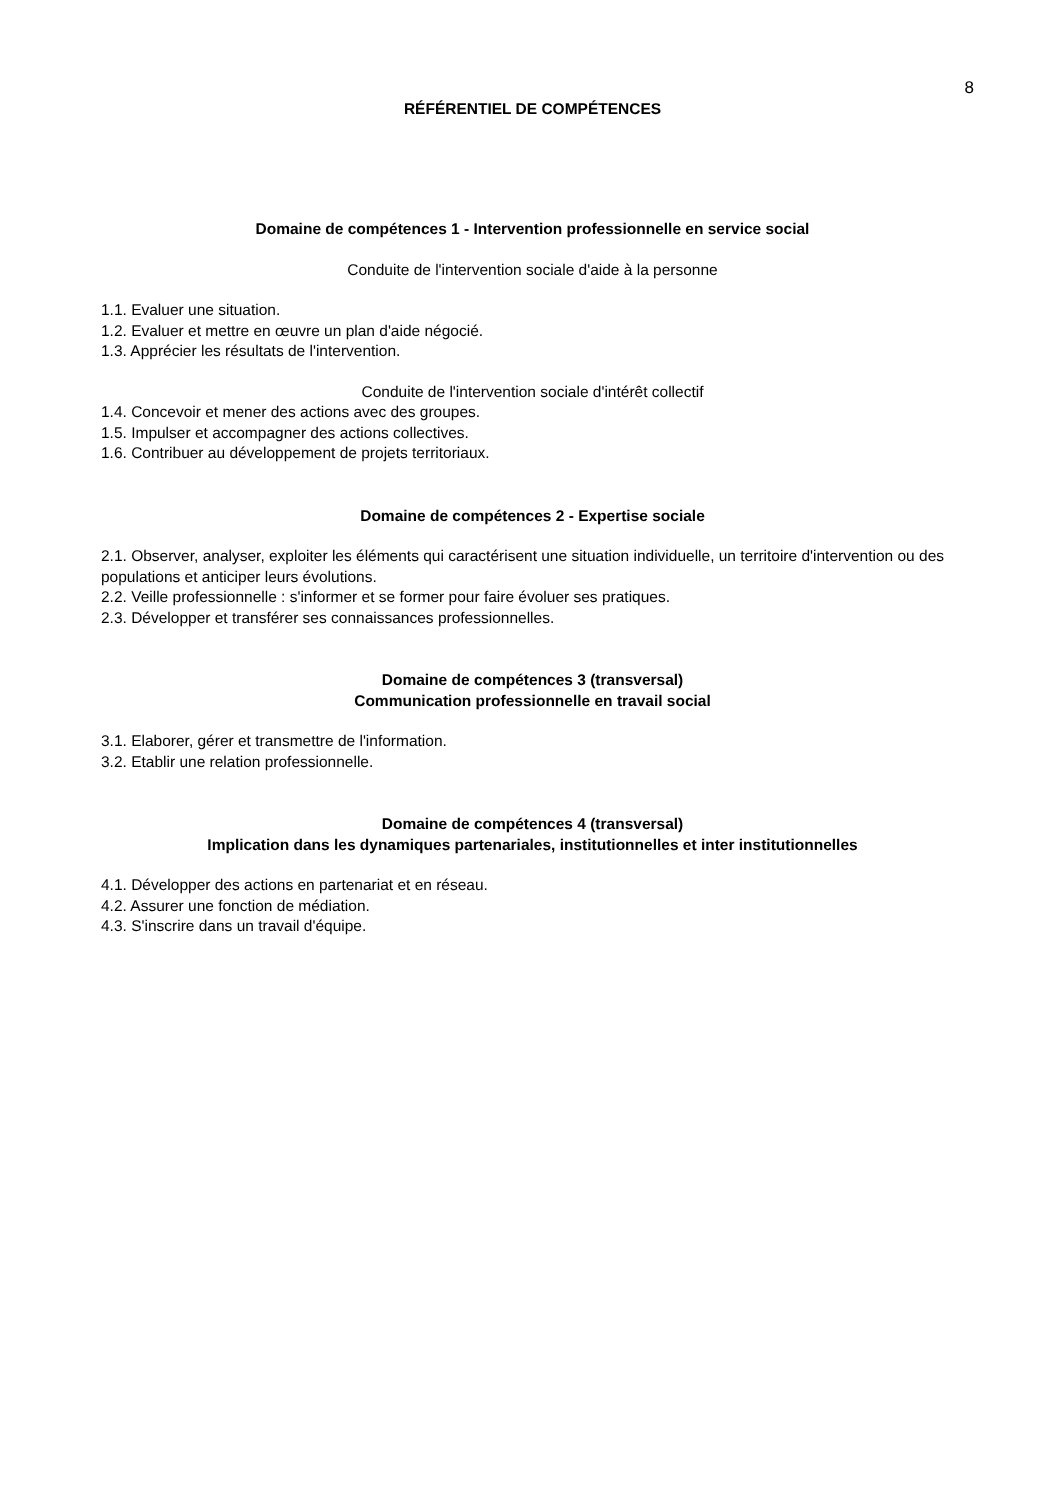8
RÉFÉRENTIEL DE COMPÉTENCES
Domaine de compétences 1 - Intervention professionnelle en service social
Conduite de l'intervention sociale d'aide à la personne
1.1. Evaluer une situation.
1.2. Evaluer et mettre en œuvre un plan d'aide négocié.
1.3. Apprécier les résultats de l'intervention.
Conduite de l'intervention sociale d'intérêt collectif
1.4. Concevoir et mener des actions avec des groupes.
1.5. Impulser et accompagner des actions collectives.
1.6. Contribuer au développement de projets territoriaux.
Domaine de compétences 2 - Expertise sociale
2.1. Observer, analyser, exploiter les éléments qui caractérisent une situation individuelle, un territoire d'intervention ou des populations et anticiper leurs évolutions.
2.2. Veille professionnelle : s'informer et se former pour faire évoluer ses pratiques.
2.3. Développer et transférer ses connaissances professionnelles.
Domaine de compétences 3 (transversal)
Communication professionnelle en travail social
3.1. Elaborer, gérer et transmettre de l'information.
3.2. Etablir une relation professionnelle.
Domaine de compétences 4 (transversal)
Implication dans les dynamiques partenariales, institutionnelles et inter institutionnelles
4.1. Développer des actions en partenariat et en réseau.
4.2. Assurer une fonction de médiation.
4.3. S'inscrire dans un travail d'équipe.